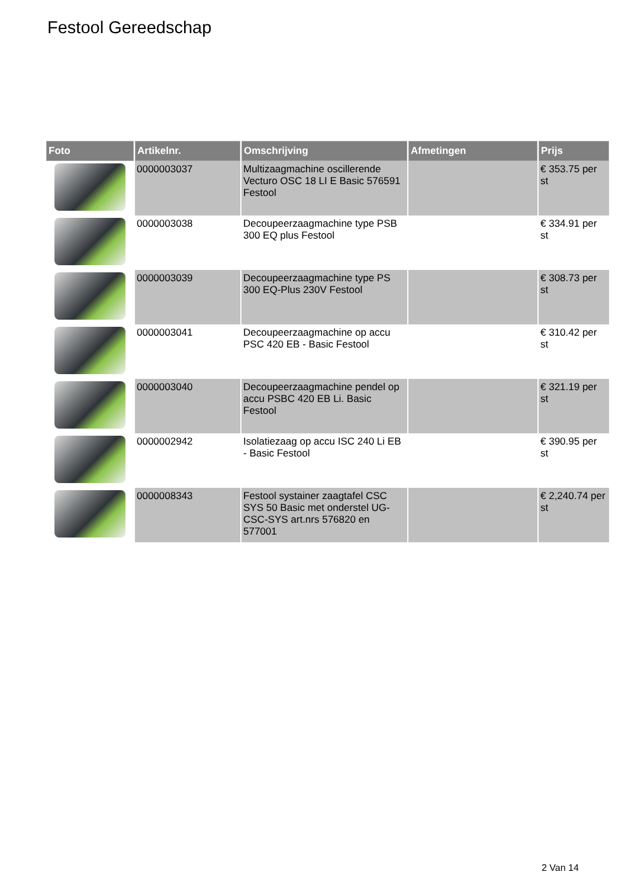Festool Gereedschap
| Foto | Artikelnr. | Omschrijving | Afmetingen | Prijs |
| --- | --- | --- | --- | --- |
| | 0000003037 | Multizaagmachine oscillerende Vecturo OSC 18 LI E Basic 576591 Festool | | € 353.75 per st |
| | 0000003038 | Decoupeerzaagmachine type PSB 300 EQ plus Festool | | € 334.91 per st |
| | 0000003039 | Decoupeerzaagmachine type PS 300 EQ-Plus 230V Festool | | € 308.73 per st |
| | 0000003041 | Decoupeerzaagmachine op accu PSC 420 EB - Basic Festool | | € 310.42 per st |
| | 0000003040 | Decoupeerzaagmachine pendel op accu PSBC 420 EB Li. Basic Festool | | € 321.19 per st |
| | 0000002942 | Isolatiezaag op accu ISC 240 Li EB - Basic Festool | | € 390.95 per st |
| | 0000008343 | Festool systainer zaagtafel CSC SYS 50 Basic met onderstel UG-CSC-SYS art.nrs 576820 en 577001 | | € 2,240.74 per st |
2 Van 14